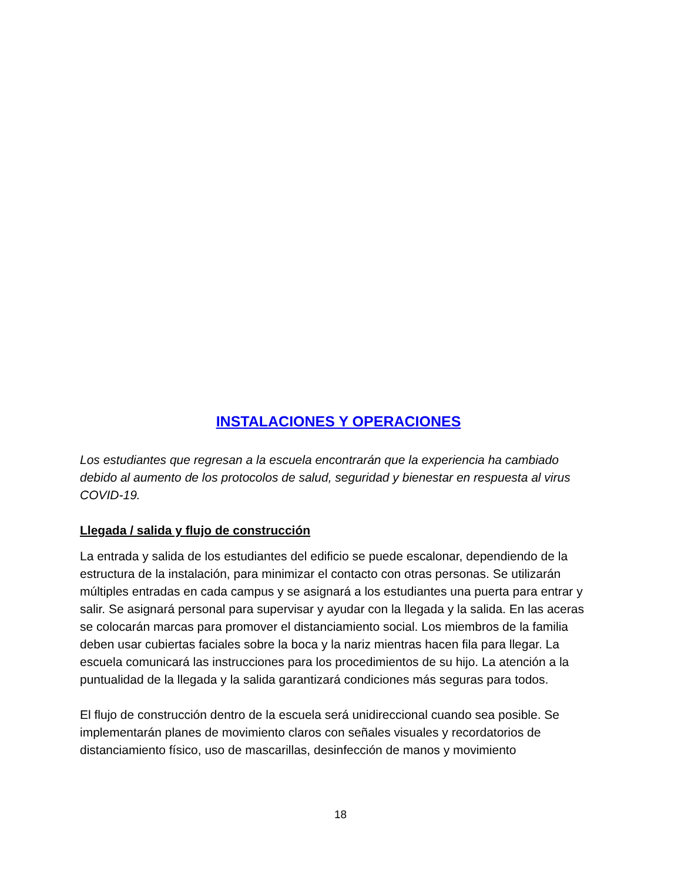INSTALACIONES Y OPERACIONES
Los estudiantes que regresan a la escuela encontrarán que la experiencia ha cambiado debido al aumento de los protocolos de salud, seguridad y bienestar en respuesta al virus COVID-19.
Llegada / salida y flujo de construcción
La entrada y salida de los estudiantes del edificio se puede escalonar, dependiendo de la estructura de la instalación, para minimizar el contacto con otras personas. Se utilizarán múltiples entradas en cada campus y se asignará a los estudiantes una puerta para entrar y salir. Se asignará personal para supervisar y ayudar con la llegada y la salida. En las aceras se colocarán marcas para promover el distanciamiento social. Los miembros de la familia deben usar cubiertas faciales sobre la boca y la nariz mientras hacen fila para llegar. La escuela comunicará las instrucciones para los procedimientos de su hijo. La atención a la puntualidad de la llegada y la salida garantizará condiciones más seguras para todos.
El flujo de construcción dentro de la escuela será unidireccional cuando sea posible. Se implementarán planes de movimiento claros con señales visuales y recordatorios de distanciamiento físico, uso de mascarillas, desinfección de manos y movimiento
18